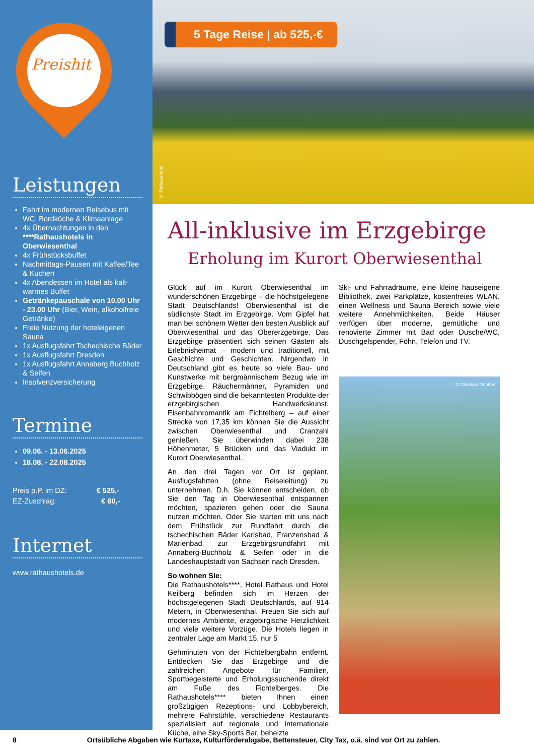Preishit
Leistungen
Fahrt im modernen Reisebus mit WC, Bordküche & Klimaanlage
4x Übernachtungen in den ****Rathaushotels in Oberwiesenthal
4x Frühstücksbuffet
Nachmittags-Pausen mit Kaffee/Tee & Kuchen
4x Abendessen im Hotel als kalt-warmes Buffet
Getränkepauschale von 10.00 Uhr - 23.00 Uhr (Bier, Wein, alkoholfreie Getränke)
Freie Nutzung der hoteleigenen Sauna
1x Ausflugsfahrt Tschechische Bäder
1x Ausflugsfahrt Dresden
1x Ausflugsfahrt Annaberg Buchholz & Seifen
Insolvenzversicherung
Termine
09.06. - 13.06.2025
18.08. - 22.08.2025
Preis p.P. im DZ: € 525,-
EZ-Zuschlag: € 80,-
Internet
www.rathaushotels.de
5 Tage Reise | ab 525,-€
© Rathaushotel
All-inklusive im Erzgebirge
Erholung im Kurort Oberwiesenthal
Glück auf im Kurort Oberwiesenthal im wunderschönen Erzgebirge – die höchstgelegene Stadt Deutschlands! Oberwiesenthal ist die südlichste Stadt im Erzgebirge. Vom Gipfel hat man bei schönem Wetter den besten Ausblick auf Oberwiesenthal und das Obererzgebirge. Das Erzgebirge präsentiert sich seinen Gästen als Erlebnisheimat – modern und traditionell, mit Geschichte und Geschichten. Nirgendwo in Deutschland gibt es heute so viele Bau- und Kunstwerke mit bergmännischem Bezug wie im Erzgebirge. Räuchermänner, Pyramiden und Schwibbögen sind die bekanntesten Produkte der erzgebirgischen Handwerkskunst. Eisenbahnromantik am Fichtelberg – auf einer Strecke von 17,35 km können Sie die Aussicht zwischen Oberwiesenthal und Cranzahl genießen. Sie überwinden dabei 238 Höhenmeter, 5 Brücken und das Viadukt im Kurort Oberwiesenthal.
An den drei Tagen vor Ort ist geplant, Ausflugsfahrten (ohne Reiseleitung) zu unternehmen. D.h. Sie können entscheiden, ob Sie den Tag in Oberwiesenthal entspannen möchten, spazieren gehen oder die Sauna nutzen möchten. Oder Sie starten mit uns nach dem Frühstück zur Rundfahrt durch die tschechischen Bäder Karlsbad, Franzensbad & Marienbad, zur Erzgebirgsrundfahrt mit Annaberg-Buchholz & Seifen oder in die Landeshauptstadt von Sachsen nach Dresden.
So wohnen Sie:
Die Rathaushotels****, Hotel Rathaus und Hotel Keilberg befinden sich im Herzen der höchstgelegenen Stadt Deutschlands, auf 914 Metern, in Oberwiesenthal. Freuen Sie sich auf modernes Ambiente, erzgebirgische Herzlichkeit und viele weitere Vorzüge. Die Hotels liegen in zentraler Lage am Markt 15, nur 5
Gehminuten von der Fichtelbergbahn entfernt. Entdecken Sie das Erzgebirge und die zahlreichen Angebote für Familien, Sportbegeisterte und Erholungssuchende direkt am Fuße des Fichtelberges. Die Rathaushotels**** bieten Ihnen einen großzügigen Rezeptions- und Lobbybereich, mehrere Fahrstühle, verschiedene Restaurants spezialisiert auf regionale und internationale Küche, eine Sky-Sports Bar, beheizte
Ski- und Fahrradräume, eine kleine hauseigene Bibliothek, zwei Parkplätze, kostenfreies WLAN, einen Wellness und Sauna Bereich sowie viele weitere Annehmlichkeiten. Beide Häuser verfügen über moderne, gemütliche und renovierte Zimmer mit Bad oder Dusche/WC, Duschgelspender, Föhn, Telefon und TV.
© Christian Günther
8 Ortsübliche Abgaben wie Kurtaxe, Kulturförderabgabe, Bettensteuer, City Tax, o.ä. sind vor Ort zu zahlen.